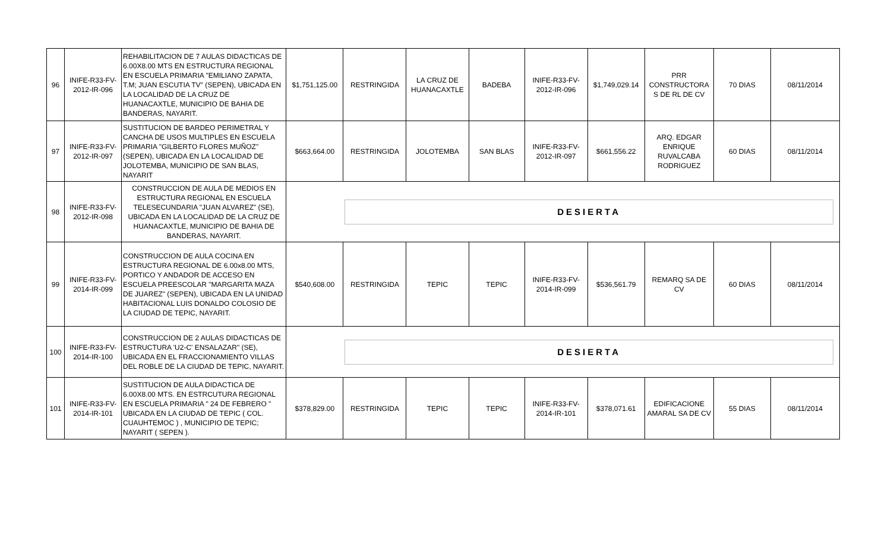| 96 | INIFE-R33-FV-2012-IR-096 | REHABILITACION DE 7 AULAS DIDACTICAS DE 6.00X8.00 MTS EN ESTRUCTURA REGIONAL EN ESCUELA PRIMARIA "EMILIANO ZAPATA, T.M; JUAN ESCUTIA TV" (SEPEN), UBICADA EN LA LOCALIDAD DE LA CRUZ DE HUANACAXTLE, MUNICIPIO DE BAHIA DE BANDERAS, NAYARIT. | $1,751,125.00 | RESTRINGIDA | LA CRUZ DE HUANACAXTLE | BADEBA | INIFE-R33-FV-2012-IR-096 | $1,749,029.14 | PRR CONSTRUCTORA S DE RL DE CV | 70 DIAS | 08/11/2014 |
| 97 | INIFE-R33-FV-2012-IR-097 | SUSTITUCION DE BARDEO PERIMETRAL Y CANCHA DE USOS MULTIPLES EN ESCUELA PRIMARIA "GILBERTO FLORES MUÑOZ" (SEPEN), UBICADA EN LA LOCALIDAD DE JOLOTEMBA, MUNICIPIO DE SAN BLAS, NAYARIT | $663,664.00 | RESTRINGIDA | JOLOTEMBA | SAN BLAS | INIFE-R33-FV-2012-IR-097 | $661,556.22 | ARQ. EDGAR ENRIQUE RUVALCABA RODRIGUEZ | 60 DIAS | 08/11/2014 |
| 98 | INIFE-R33-FV-2012-IR-098 | CONSTRUCCION DE AULA DE MEDIOS EN ESTRUCTURA REGIONAL EN ESCUELA TELESECUNDARIA "JUAN ALVAREZ" (SE), UBICADA EN LA LOCALIDAD DE LA CRUZ DE HUANACAXTLE, MUNICIPIO DE BAHIA DE BANDERAS, NAYARIT. | DESIERTA | | | | | | | | |
| 99 | INIFE-R33-FV-2014-IR-099 | CONSTRUCCION DE AULA COCINA EN ESTRUCTURA REGIONAL DE 6.00x8.00 MTS, PORTICO Y ANDADOR DE ACCESO EN ESCUELA PREESCOLAR "MARGARITA MAZA DE JUAREZ" (SEPEN), UBICADA EN LA UNIDAD HABITACIONAL LUIS DONALDO COLOSIO DE LA CIUDAD DE TEPIC, NAYARIT. | $540,608.00 | RESTRINGIDA | TEPIC | TEPIC | INIFE-R33-FV-2014-IR-099 | $536,561.79 | REMARQ SA DE CV | 60 DIAS | 08/11/2014 |
| 100 | INIFE-R33-FV-2014-IR-100 | CONSTRUCCION DE 2 AULAS DIDACTICAS DE ESTRUCTURA 'U2-C' ENSALAZAR" (SE), UBICADA EN EL FRACCIONAMIENTO VILLAS DEL ROBLE DE LA CIUDAD DE TEPIC, NAYARIT. | DESIERTA | | | | | | | | |
| 101 | INIFE-R33-FV-2014-IR-101 | SUSTITUCION DE AULA DIDACTICA DE 6.00X8.00 MTS. EN ESTRCUTURA REGIONAL EN ESCUELA PRIMARIA " 24 DE FEBRERO " UBICADA EN LA CIUDAD DE TEPIC ( COL. CUAUHTEMOC ) , MUNICIPIO DE TEPIC; NAYARIT ( SEPEN ). | $378,829.00 | RESTRINGIDA | TEPIC | TEPIC | INIFE-R33-FV-2014-IR-101 | $378,071.61 | EDIFICACIONE AMARAL SA DE CV | 55 DIAS | 08/11/2014 |